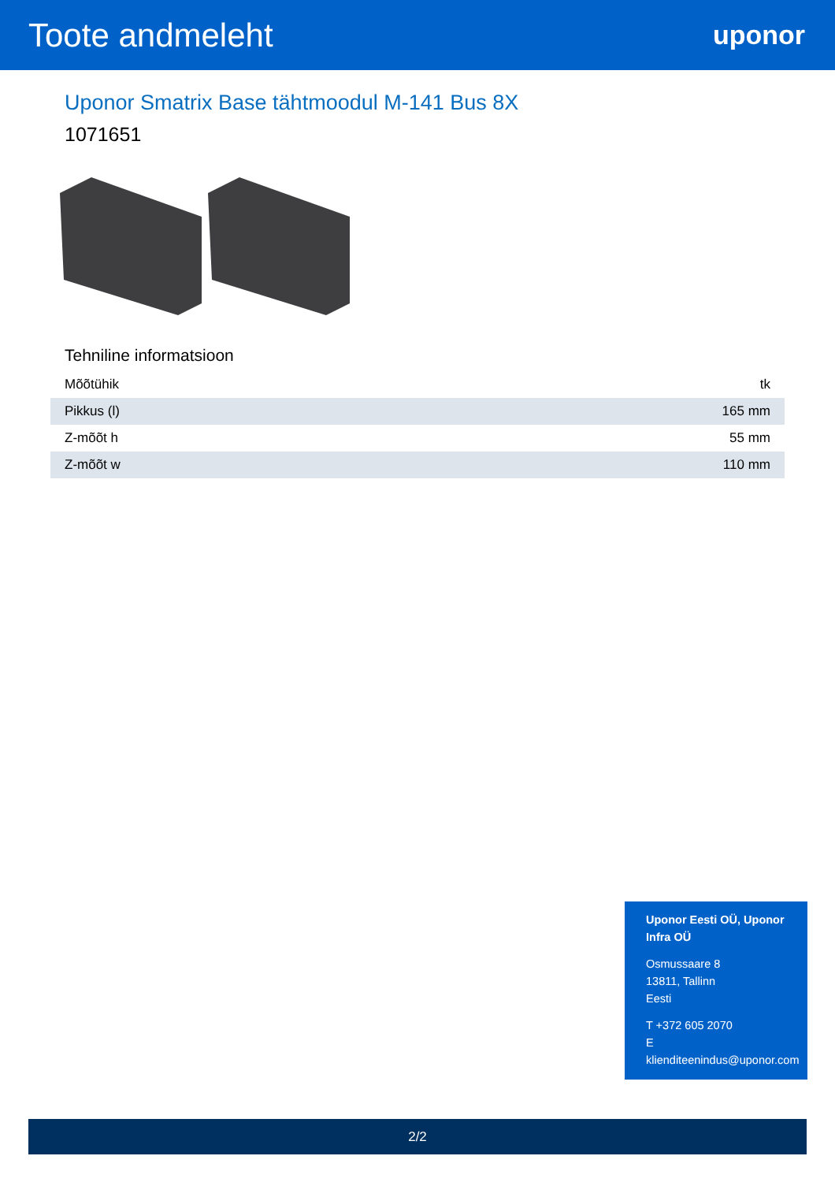Toote andmeleht
uponor
Uponor Smatrix Base tähtmoodul M-141 Bus 8X
1071651
Tehniline informatsioon
| Mõõtühik | tk |
| Pikkus (l) | 165 mm |
| Z-mõõt h | 55 mm |
| Z-mõõt w | 110 mm |
Uponor Eesti OÜ, Uponor Infra OÜ
Osmussaare 8
13811, Tallinn
Eesti
T +372 605 2070
E
klienditeenindus@uponor.com
2/2